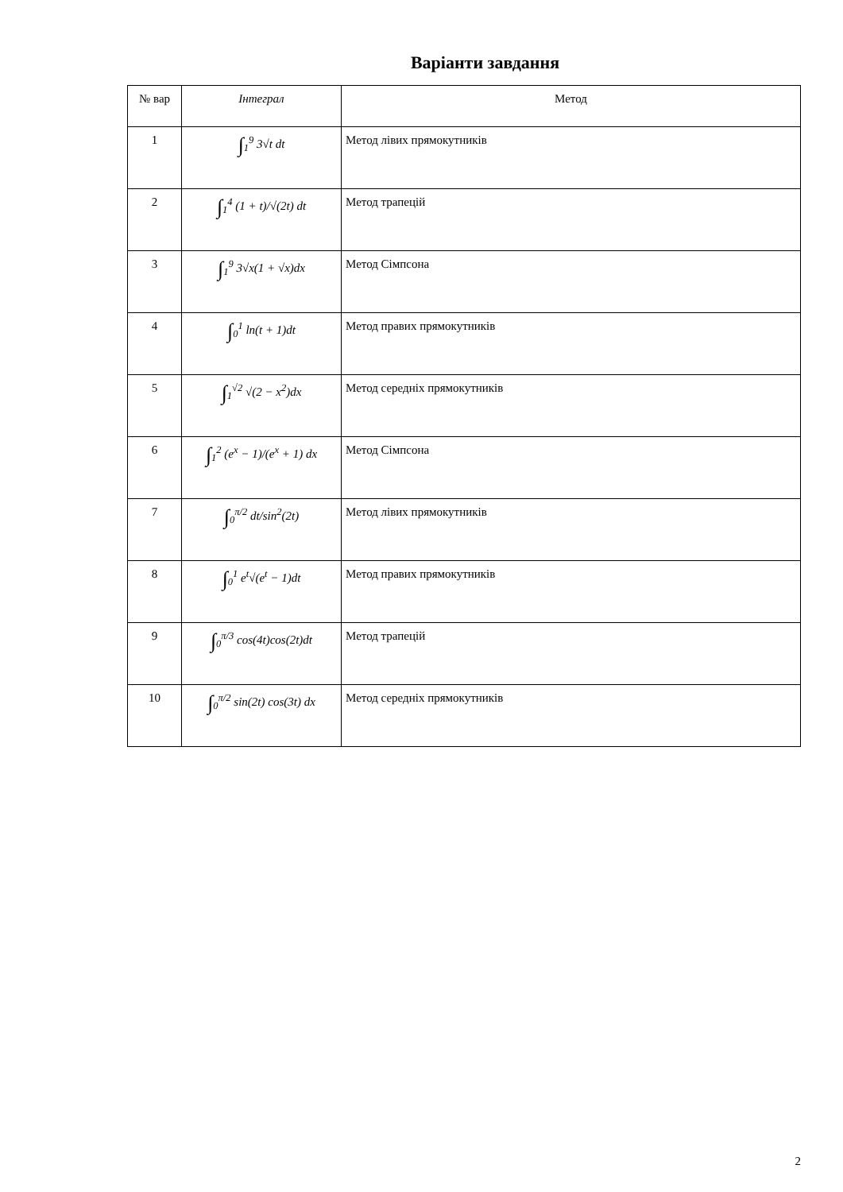Варіанти завдання
| № вар | Інтеграл | Метод |
| --- | --- | --- |
| 1 | ∫<sub>1</sub><sup>9</sup> 3√t dt | Метод лівих прямокутників |
| 2 | ∫<sub>1</sub><sup>4</sup> (1 + t)/√(2t) dt | Метод трапецій |
| 3 | ∫<sub>1</sub><sup>9</sup> 3√x(1 + √x)dx | Метод Сімпсона |
| 4 | ∫<sub>0</sub><sup>1</sup> ln(t + 1)dt | Метод правих прямокутників |
| 5 | ∫<sub>1</sub><sup>√2</sup> √(2 − x<sup>2</sup>)dx | Метод середніх прямокутників |
| 6 | ∫<sub>1</sub><sup>2</sup> (e<sup>x</sup> − 1)/(e<sup>x</sup> + 1) dx | Метод Сімпсона |
| 7 | ∫<sub>0</sub><sup>π/2</sup> dt/sin<sup>2</sup>(2t) | Метод лівих прямокутників |
| 8 | ∫<sub>0</sub><sup>1</sup> e<sup>t</sup>√(e<sup>t</sup> − 1)dt | Метод правих прямокутників |
| 9 | ∫<sub>0</sub><sup>π/3</sup> cos(4t)cos(2t)dt | Метод трапецій |
| 10 | ∫<sub>0</sub><sup>π/2</sup> sin(2t) cos(3t) dx | Метод середніх прямокутників |
2